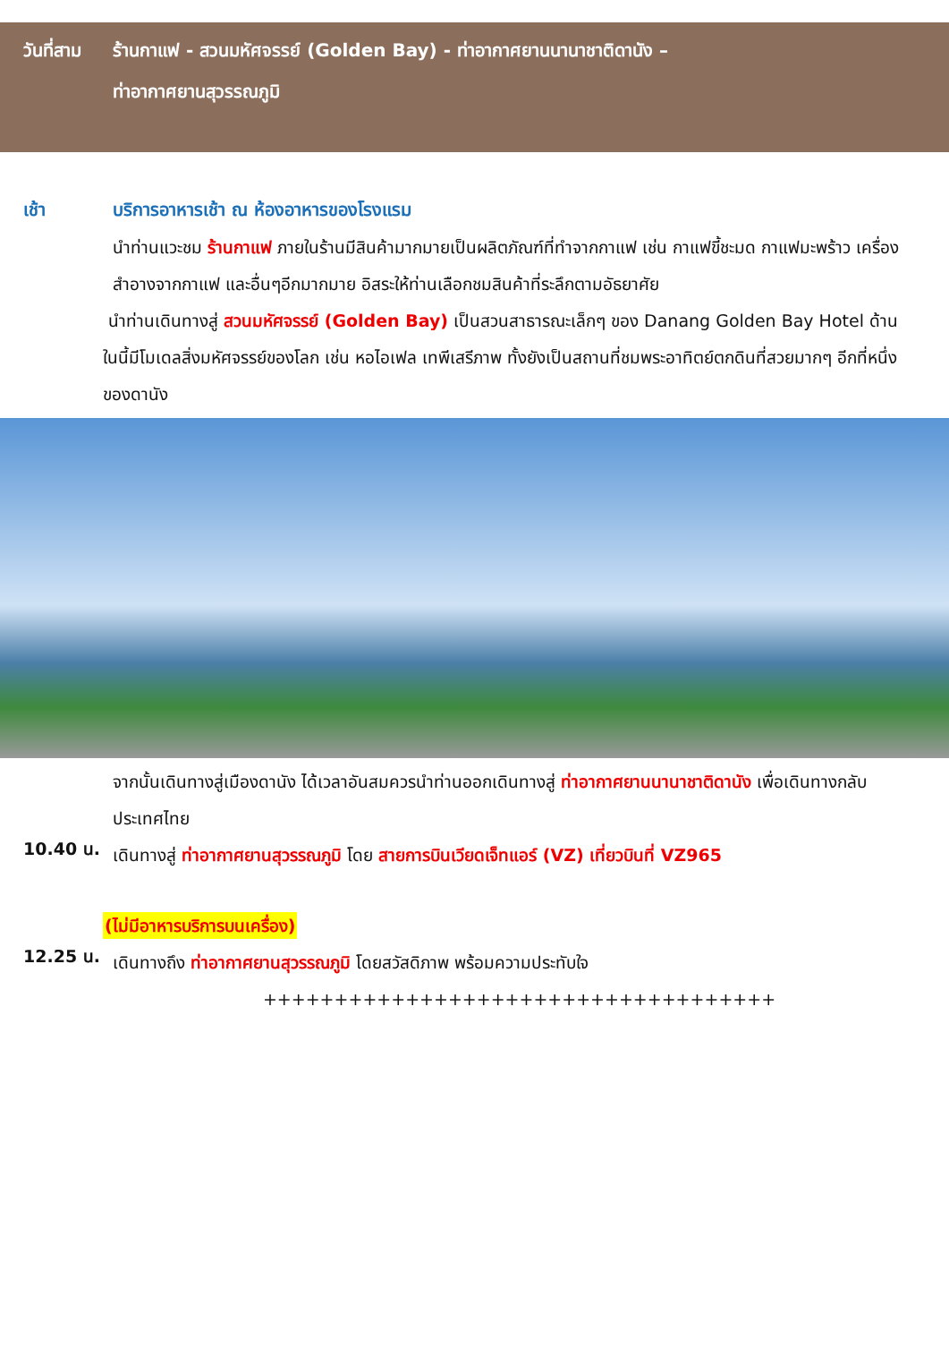วันที่สาม
ร้านกาแฟ - สวนมหัศจรรย์ (Golden Bay) - ท่าอากาศยานนานาชาติดานัง –
ท่าอากาศยานสุวรรณภูมิ
เช้า บริการอาหารเช้า ณ ห้องอาหารของโรงแรม
นำท่านแวะชม ร้านกาแฟ ภายในร้านมีสินค้ามากมายเป็นผลิตภัณฑ์ที่ทำจากกาแฟ เช่น กาแฟขี้ชะมด กาแฟมะพร้าว เครื่องสำอางจากกาแฟ และอื่นๆอีกมากมาย อิสระให้ท่านเลือกชมสินค้าที่ระลึกตามอัธยาศัย
นำท่านเดินทางสู่ สวนมหัศจรรย์ (Golden Bay) เป็นสวนสาธารณะเล็กๆ ของ Danang Golden Bay Hotel ด้านในนี้มีโมเดลสิ่งมหัศจรรย์ของโลก เช่น หอไอเฟล เทพีเสรีภาพ ทั้งยังเป็นสถานที่ชมพระอาทิตย์ตกดินที่สวยมากๆ อีกที่หนึ่งของดานัง
จากนั้นเดินทางสู่เมืองดานัง ได้เวลาอันสมควรนำท่านออกเดินทางสู่ ท่าอากาศยานนานาชาติดานัง เพื่อเดินทางกลับประเทศไทย
10.40 น.
เดินทางสู่ ท่าอากาศยานสุวรรณภูมิ โดย สายการบินเวียดเจ็ทแอร์ (VZ) เที่ยวบินที่ VZ965
(ไม่มีอาหารบริการบนเครื่อง)
12.25 น.
เดินทางถึง ท่าอากาศยานสุวรรณภูมิ โดยสวัสดิภาพ พร้อมความประทับใจ
++++++++++++++++++++++++++++++++++++